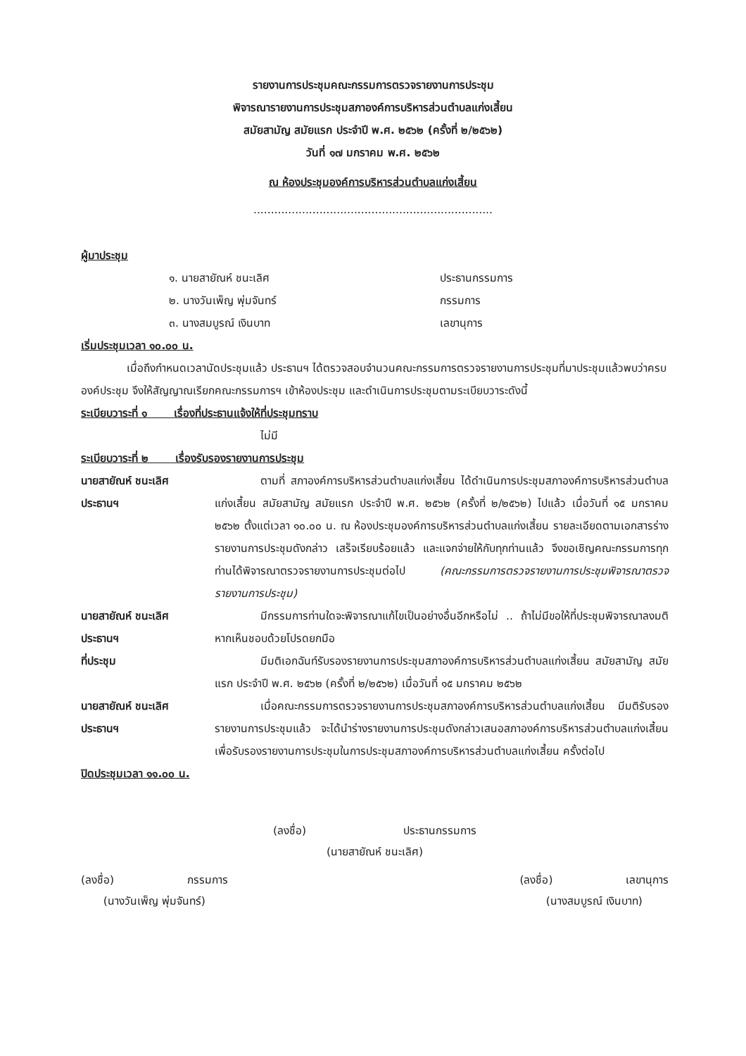รายงานการประชุมคณะกรรมการตรวจรายงานการประชุม
พิจารณารายงานการประชุมสภาองค์การบริหารส่วนตำบลแก่งเสี้ยน
สมัยสามัญ สมัยแรก ประจำปี พ.ศ. ๒๕๖๒ (ครั้งที่ ๒/๒๕๖๒)
วันที่ ๑๗ มกราคม พ.ศ. ๒๕๖๒
ณ ห้องประชุมองค์การบริหารส่วนตำบลแก่งเสี้ยน
.....................................................................
ผู้มาประชุม
๑. นายสายัณห์ ชนะเลิศ ประธานกรรมการ
๒. นางวันเพ็ญ พุ่มจันทร์ กรรมการ
๓. นางสมบูรณ์ เงินบาท เลขานุการ
เริ่มประชุมเวลา ๑๐.๐๐ น.
เมื่อถึงกำหนดเวลานัดประชุมแล้ว ประธานฯ ได้ตรวจสอบจำนวนคณะกรรมการตรวจรายงานการประชุมที่มาประชุมแล้วพบว่าครบองค์ประชุม จึงให้สัญญาณเรียกคณะกรรมการฯ เข้าห้องประชุม และดำเนินการประชุมตามระเบียบวาระดังนี้
ระเบียบวาระที่ ๑ เรื่องที่ประธานแจ้งให้ที่ประชุมทราบ
ไม่มี
ระเบียบวาระที่ ๒ เรื่องรับรองรายงานการประชุม
นายสายัณห์ ชนะเลิศ
ประธานฯ
ตามที่ สภาองค์การบริหารส่วนตำบลแก่งเสี้ยน ได้ดำเนินการประชุมสภาองค์การบริหารส่วนตำบลแก่งเสี้ยน สมัยสามัญ สมัยแรก ประจำปี พ.ศ. ๒๕๖๒ (ครั้งที่ ๒/๒๕๖๒) ไปแล้ว เมื่อวันที่ ๑๕ มกราคม ๒๕๖๒ ตั้งแต่เวลา ๑๐.๐๐ น. ณ ห้องประชุมองค์การบริหารส่วนตำบลแก่งเสี้ยน รายละเอียดตามเอกสารร่างรายงานการประชุมดังกล่าว เสร็จเรียบร้อยแล้ว และแจกจ่ายให้กับทุกท่านแล้ว จึงขอเชิญคณะกรรมการทุกท่านได้พิจารณาตรวจรายงานการประชุมต่อไป (คณะกรรมการตรวจรายงานการประชุมพิจารณาตรวจรายงานการประชุม)
นายสายัณห์ ชนะเลิศ
ประธานฯ
มีกรรมการท่านใดจะพิจารณาแก้ไขเป็นอย่างอื่นอีกหรือไม่ .. ถ้าไม่มีขอให้ที่ประชุมพิจารณาลงมติ หากเห็นชอบด้วยโปรดยกมือ
ที่ประชุม มีมติเอกฉันท์รับรองรายงานการประชุมสภาองค์การบริหารส่วนตำบลแก่งเสี้ยน สมัยสามัญ สมัยแรก ประจำปี พ.ศ. ๒๕๖๒ (ครั้งที่ ๒/๒๕๖๒) เมื่อวันที่ ๑๕ มกราคม ๒๕๖๒
นายสายัณห์ ชนะเลิศ
ประธานฯ
เมื่อคณะกรรมการตรวจรายงานการประชุมสภาองค์การบริหารส่วนตำบลแก่งเสี้ยน มีมติรับรองรายงานการประชุมแล้ว จะได้นำร่างรายงานการประชุมดังกล่าวเสนอสภาองค์การบริหารส่วนตำบลแก่งเสี้ยน เพื่อรับรองรายงานการประชุมในการประชุมสภาองค์การบริหารส่วนตำบลแก่งเสี้ยน ครั้งต่อไป
ปิดประชุมเวลา ๑๑.๐๐ น.
(ลงชื่อ) ประธานกรรมการ
(นายสายัณห์ ชนะเลิศ)
(ลงชื่อ) กรรมการ
(นางวันเพ็ญ พุ่มจันทร์)
(ลงชื่อ) เลขานุการ
(นางสมบูรณ์ เงินบาท)